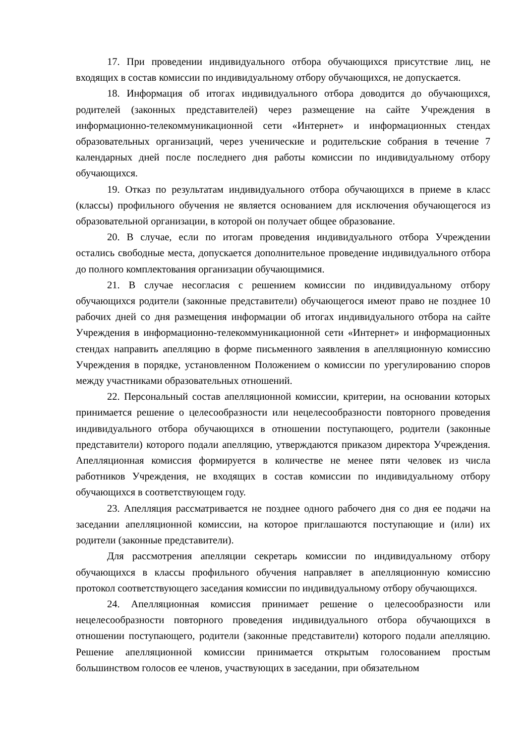17. При проведении индивидуального отбора обучающихся присутствие лиц, не входящих в состав комиссии по индивидуальному отбору обучающихся, не допускается.
18. Информация об итогах индивидуального отбора доводится до обучающихся, родителей (законных представителей) через размещение на сайте Учреждения в информационно-телекоммуникационной сети «Интернет» и информационных стендах образовательных организаций, через ученические и родительские собрания в течение 7 календарных дней после последнего дня работы комиссии по индивидуальному отбору обучающихся.
19. Отказ по результатам индивидуального отбора обучающихся в приеме в класс (классы) профильного обучения не является основанием для исключения обучающегося из образовательной организации, в которой он получает общее образование.
20. В случае, если по итогам проведения индивидуального отбора Учреждении остались свободные места, допускается дополнительное проведение индивидуального отбора до полного комплектования организации обучающимися.
21. В случае несогласия с решением комиссии по индивидуальному отбору обучающихся родители (законные представители) обучающегося имеют право не позднее 10 рабочих дней со дня размещения информации об итогах индивидуального отбора на сайте Учреждения в информационно-телекоммуникационной сети «Интернет» и информационных стендах направить апелляцию в форме письменного заявления в апелляционную комиссию Учреждения в порядке, установленном Положением о комиссии по урегулированию споров между участниками образовательных отношений.
22. Персональный состав апелляционной комиссии, критерии, на основании которых принимается решение о целесообразности или нецелесообразности повторного проведения индивидуального отбора обучающихся в отношении поступающего, родители (законные представители) которого подали апелляцию, утверждаются приказом директора Учреждения. Апелляционная комиссия формируется в количестве не менее пяти человек из числа работников Учреждения, не входящих в состав комиссии по индивидуальному отбору обучающихся в соответствующем году.
23. Апелляция рассматривается не позднее одного рабочего дня со дня ее подачи на заседании апелляционной комиссии, на которое приглашаются поступающие и (или) их родители (законные представители).
Для рассмотрения апелляции секретарь комиссии по индивидуальному отбору обучающихся в классы профильного обучения направляет в апелляционную комиссию протокол соответствующего заседания комиссии по индивидуальному отбору обучающихся.
24. Апелляционная комиссия принимает решение о целесообразности или нецелесообразности повторного проведения индивидуального отбора обучающихся в отношении поступающего, родители (законные представители) которого подали апелляцию. Решение апелляционной комиссии принимается открытым голосованием простым большинством голосов ее членов, участвующих в заседании, при обязательном